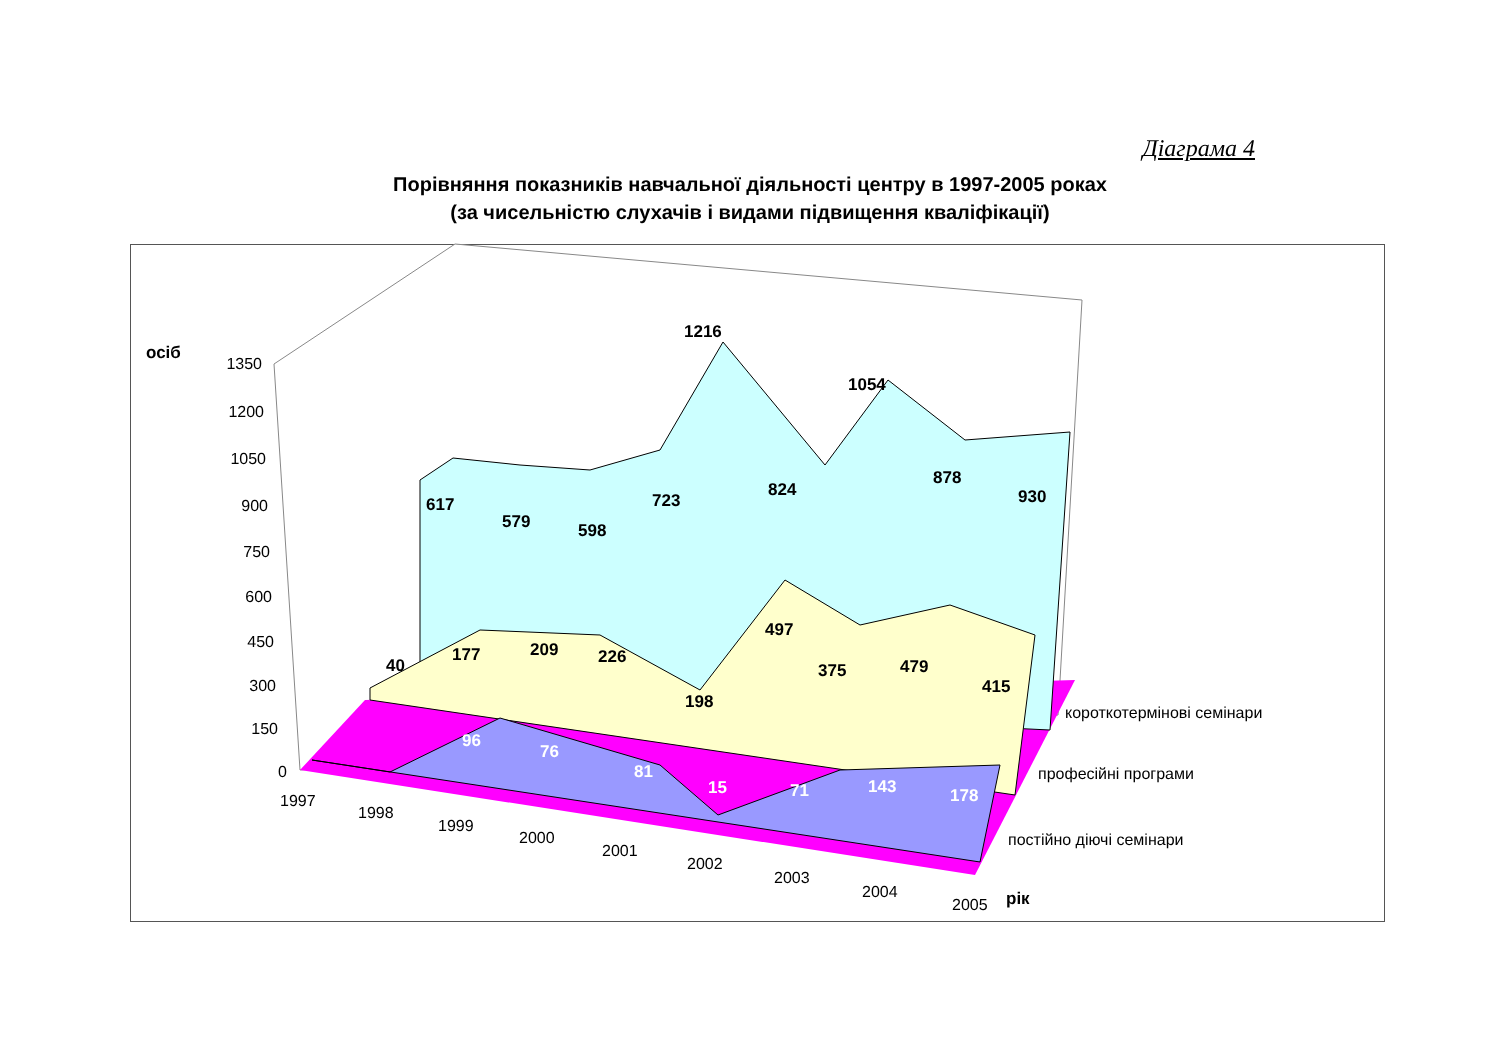Діаграма 4
Порівняння показників навчальної діяльності центру в 1997-2005 роках
(за чисельністю слухачів і видами підвищення кваліфікації)
осіб
617
579
598
723
1216
824
1054
878
930
40
177
209
226
198
497
375
479
415
рік
96
76
81
15
71
143
178
1350
1200
1050
900
750
600
450
300
150
0
1997
1998
1999
2000
2001
2002
2003
2004
2005
короткотермінові семінари
професійні програми
постійно діючі семінари